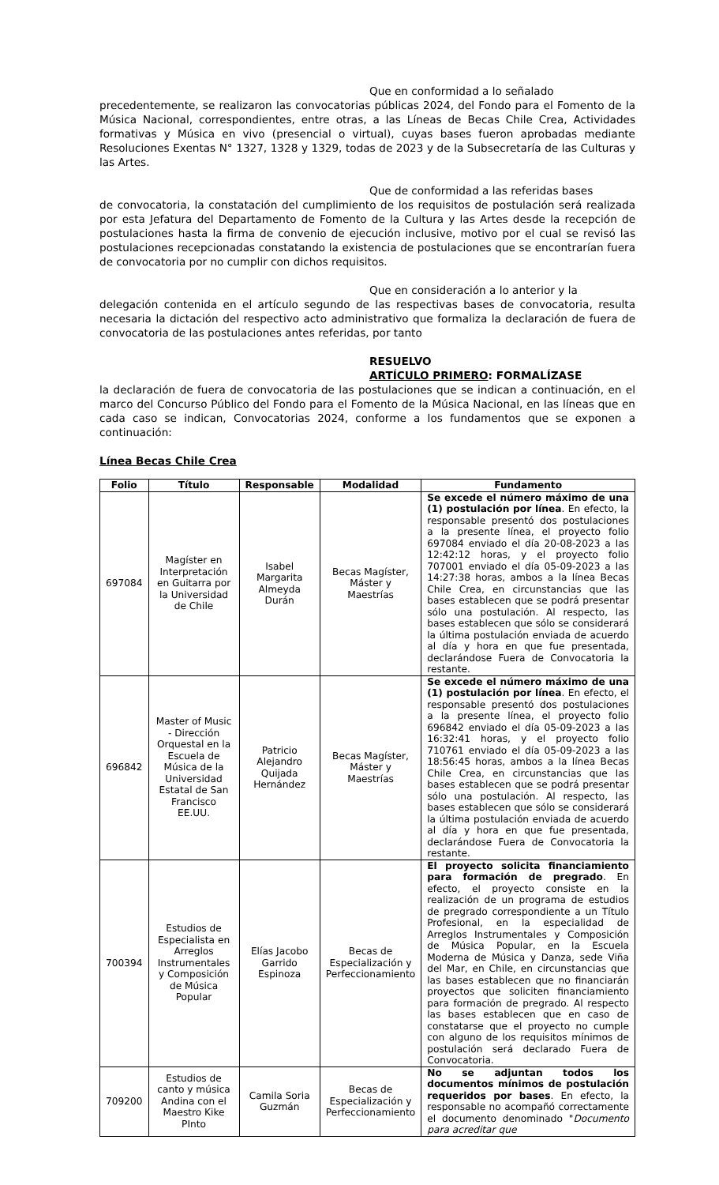Que en conformidad a lo señalado
precedentemente, se realizaron las convocatorias públicas 2024, del Fondo para el Fomento de la Música Nacional, correspondientes, entre otras, a las Líneas de Becas Chile Crea, Actividades formativas y Música en vivo (presencial o virtual), cuyas bases fueron aprobadas mediante Resoluciones Exentas N° 1327, 1328 y 1329, todas de 2023 y de la Subsecretaría de las Culturas y las Artes.
Que de conformidad a las referidas bases
de convocatoria, la constatación del cumplimiento de los requisitos de postulación será realizada por esta Jefatura del Departamento de Fomento de la Cultura y las Artes desde la recepción de postulaciones hasta la firma de convenio de ejecución inclusive, motivo por el cual se revisó las postulaciones recepcionadas constatando la existencia de postulaciones que se encontrarían fuera de convocatoria por no cumplir con dichos requisitos.
Que en consideración a lo anterior y la
delegación contenida en el artículo segundo de las respectivas bases de convocatoria, resulta necesaria la dictación del respectivo acto administrativo que formaliza la declaración de fuera de convocatoria de las postulaciones antes referidas, por tanto
RESUELVO
ARTÍCULO PRIMERO: FORMALÍZASE
la declaración de fuera de convocatoria de las postulaciones que se indican a continuación, en el marco del Concurso Público del Fondo para el Fomento de la Música Nacional, en las líneas que en cada caso se indican, Convocatorias 2024, conforme a los fundamentos que se exponen a continuación:
Línea Becas Chile Crea
| Folio | Título | Responsable | Modalidad | Fundamento |
| --- | --- | --- | --- | --- |
| 697084 | Magíster en Interpretación en Guitarra por la Universidad de Chile | Isabel Margarita Almeyda Durán | Becas Magíster, Máster y Maestrías | Se excede el número máximo de una (1) postulación por línea . En efecto, la responsable presentó dos postulaciones a la presente línea, el proyecto folio 697084 enviado el día 20-08-2023 a las 12:42:12 horas, y el proyecto folio 707001 enviado el día 05-09-2023 a las 14:27:38 horas, ambos a la línea Becas Chile Crea, en circunstancias que las bases establecen que se podrá presentar sólo una postulación. Al respecto, las bases establecen que sólo se considerará la última postulación enviada de acuerdo al día y hora en que fue presentada, declarándose Fuera de Convocatoria la restante. |
| 696842 | Master of Music - Dirección Orquestal en la Escuela de Música de la Universidad Estatal de San Francisco EE.UU. | Patricio Alejandro Quijada Hernández | Becas Magíster, Máster y Maestrías | Se excede el número máximo de una (1) postulación por línea . En efecto, el responsable presentó dos postulaciones a la presente línea, el proyecto folio 696842 enviado el día 05-09-2023 a las 16:32:41 horas, y el proyecto folio 710761 enviado el día 05-09-2023 a las 18:56:45 horas, ambos a la línea Becas Chile Crea, en circunstancias que las bases establecen que se podrá presentar sólo una postulación. Al respecto, las bases establecen que sólo se considerará la última postulación enviada de acuerdo al día y hora en que fue presentada, declarándose Fuera de Convocatoria la restante. |
| 700394 | Estudios de Especialista en Arreglos Instrumentales y Composición de Música Popular | Elías Jacobo Garrido Espinoza | Becas de Especialización y Perfeccionamiento | El proyecto solicita financiamiento para formación de pregrado . En efecto, el proyecto consiste en la realización de un programa de estudios de pregrado correspondiente a un Título Profesional, en la especialidad de Arreglos Instrumentales y Composición de Música Popular, en la Escuela Moderna de Música y Danza, sede Viña del Mar, en Chile, en circunstancias que las bases establecen que no financiarán proyectos que soliciten financiamiento para formación de pregrado. Al respecto las bases establecen que en caso de constatarse que el proyecto no cumple con alguno de los requisitos mínimos de postulación será declarado Fuera de Convocatoria. |
| 709200 | Estudios de canto y música Andina con el Maestro Kike PInto | Camila Soria Guzmán | Becas de Especialización y Perfeccionamiento | No se adjuntan todos los documentos mínimos de postulación requeridos por bases . En efecto, la responsable no acompañó correctamente el documento denominado " Documento para acreditar que |